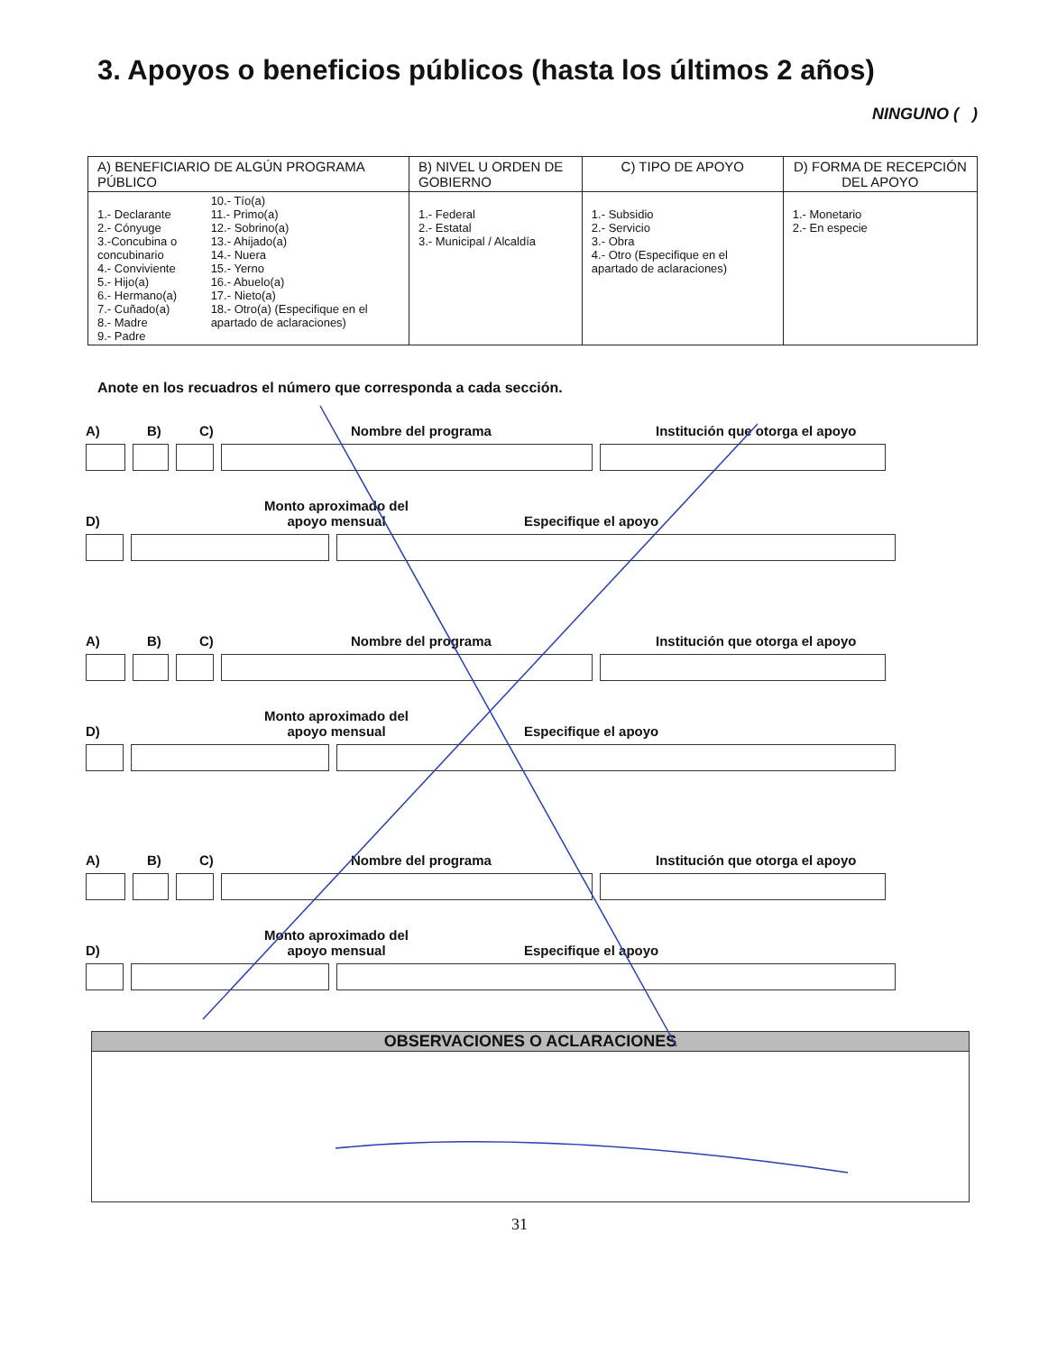3. Apoyos o beneficios públicos (hasta los últimos 2 años)
NINGUNO ( )
| A) BENEFICIARIO DE ALGÚN PROGRAMA PÚBLICO | B) NIVEL U ORDEN DE GOBIERNO | C) TIPO DE APOYO | D) FORMA DE RECEPCIÓN DEL APOYO |
| --- | --- | --- | --- |
| 1.- Declarante 2.- Cónyuge 3.-Concubina o concubinario 4.- Conviviente 5.- Hijo(a) 6.- Hermano(a) 7.- Cuñado(a) 8.- Madre 9.- Padre 10.- Tío(a) 11.- Primo(a) 12.- Sobrino(a) 13.- Ahijado(a) 14.- Nuera 15.- Yerno 16.- Abuelo(a) 17.- Nieto(a) 18.- Otro(a) (Especifique en el apartado de aclaraciones) | 1.- Federal 2.- Estatal 3.- Municipal / Alcaldía | 1.- Subsidio 2.- Servicio 3.- Obra 4.- Otro (Especifique en el apartado de aclaraciones) | 1.- Monetario 2.- En especie |
Anote en los recuadros el número que corresponda a cada sección.
A) B) C) Nombre del programa Institución que otorga el apoyo
D) Monto aproximado del
apoyo mensual Especifique el apoyo
A) B) C) Nombre del programa Institución que otorga el apoyo
D) Monto aproximado del
apoyo mensual Especifique el apoyo
A) B) C) Nombre del programa Institución que otorga el apoyo
D) Monto aproximado del
apoyo mensual Especifique el apoyo
OBSERVACIONES O ACLARACIONES
31